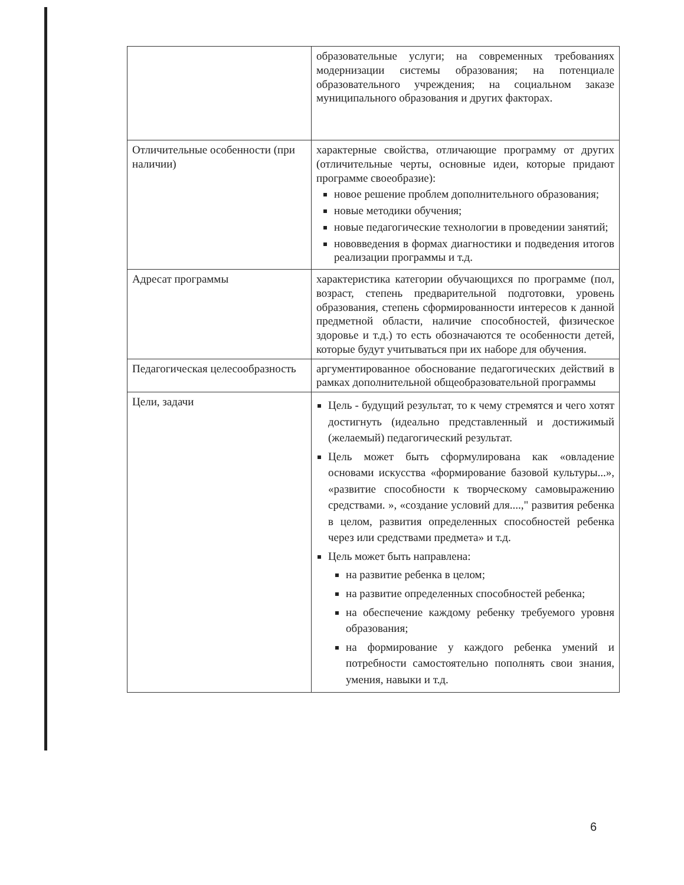| | образовательные услуги; на современных требованиях модернизации системы образования; на потенциале образовательного учреждения; на социальном заказе муниципального образования и других факторах. |
| Отличительные особенности (при наличии) | характерные свойства, отличающие программу от других (отличительные черты, основные идеи, которые придают программе своеобразие): новое решение проблем дополнительного образования; новые методики обучения; новые педагогические технологии в проведении занятий; нововведения в формах диагностики и подведения итогов реализации программы и т.д. |
| Адресат программы | характеристика категории обучающихся по программе (пол, возраст, степень предварительной подготовки, уровень образования, степень сформированности интересов к данной предметной области, наличие способностей, физическое здоровье и т.д.) то есть обозначаются те особенности детей, которые будут учитываться при их наборе для обучения. |
| Педагогическая целесообразность | аргументированное обоснование педагогических действий в рамках дополнительной общеобразовательной программы |
| Цели, задачи | Цель - будущий результат, то к чему стремятся и чего хотят достигнуть (идеально представленный и достижимый (желаемый) педагогический результат. Цель может быть сформулирована как «овладение основами искусства «формирование базовой культуры...», «развитие способности к творческому самовыражению средствами. », «создание условий для....," развития ребенка в целом, развития определенных способностей ребенка через или средствами предмета» и т.д. Цель может быть направлена: на развитие ребенка в целом; на развитие определенных способностей ребенка; на обеспечение каждому ребенку требуемого уровня образования; на формирование у каждого ребенка умений и потребности самостоятельно пополнять свои знания, умения, навыки и т.д. |
6